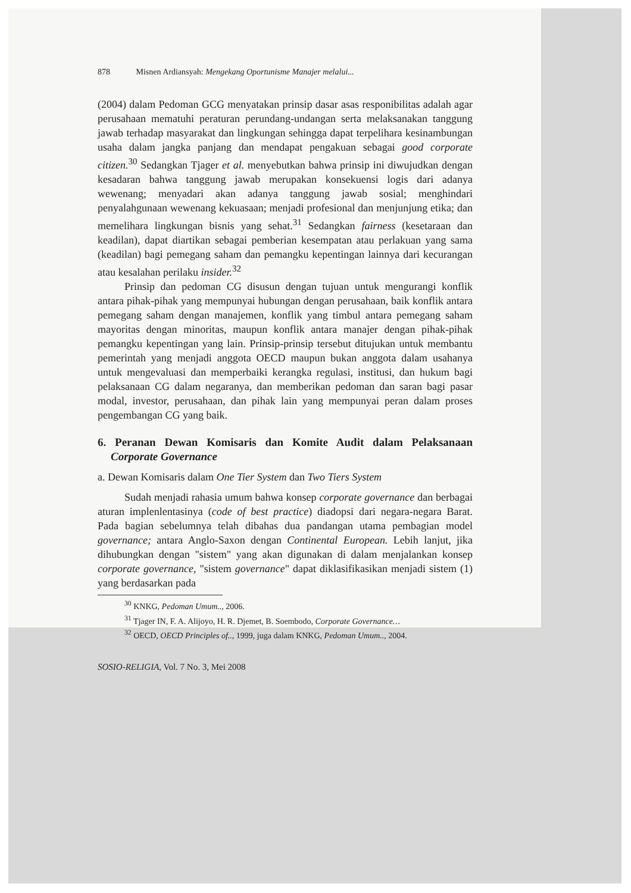878 Misnen Ardiansyah: Mengekang Oportunisme Manajer melalui...
(2004) dalam Pedoman GCG menyatakan prinsip dasar asas responibilitas adalah agar perusahaan mematuhi peraturan perundang-undangan serta melaksanakan tanggung jawab terhadap masyarakat dan lingkungan sehingga dapat terpelihara kesinambungan usaha dalam jangka panjang dan mendapat pengakuan sebagai good corporate citizen.<sup>30</sup> Sedangkan Tjager et al. menyebutkan bahwa prinsip ini diwujudkan dengan kesadaran bahwa tanggung jawab merupakan konsekuensi logis dari adanya wewenang; menyadari akan adanya tanggung jawab sosial; menghindari penyalahgunaan wewenang kekuasaan; menjadi profesional dan menjunjung etika; dan memelihara lingkungan bisnis yang sehat.<sup>31</sup> Sedangkan fairness (kesetaraan dan keadilan), dapat diartikan sebagai pemberian kesempatan atau perlakuan yang sama (keadilan) bagi pemegang saham dan pemangku kepentingan lainnya dari kecurangan atau kesalahan perilaku insider.<sup>32</sup>
Prinsip dan pedoman CG disusun dengan tujuan untuk mengurangi konflik antara pihak-pihak yang mempunyai hubungan dengan perusahaan, baik konflik antara pemegang saham dengan manajemen, konflik yang timbul antara pemegang saham mayoritas dengan minoritas, maupun konflik antara manajer dengan pihak-pihak pemangku kepentingan yang lain. Prinsip-prinsip tersebut ditujukan untuk membantu pemerintah yang menjadi anggota OECD maupun bukan anggota dalam usahanya untuk mengevaluasi dan memperbaiki kerangka regulasi, institusi, dan hukum bagi pelaksanaan CG dalam negaranya, dan memberikan pedoman dan saran bagi pasar modal, investor, perusahaan, dan pihak lain yang mempunyai peran dalam proses pengembangan CG yang baik.
6. Peranan Dewan Komisaris dan Komite Audit dalam Pelaksanaan Corporate Governance
a. Dewan Komisaris dalam One Tier System dan Two Tiers System
Sudah menjadi rahasia umum bahwa konsep corporate governance dan berbagai aturan implenlentasinya (code of best practice) diadopsi dari negara-negara Barat. Pada bagian sebelumnya telah dibahas dua pandangan utama pembagian model governance; antara Anglo-Saxon dengan Continental European. Lebih lanjut, jika dihubungkan dengan "sistem" yang akan digunakan di dalam menjalankan konsep corporate governance, "sistem governance" dapat diklasifikasikan menjadi sistem (1) yang berdasarkan pada
<sup>30</sup> KNKG, Pedoman Umum.., 2006.
<sup>31</sup> Tjager IN, F. A. Alijoyo, H. R. Djemet, B. Soembodo, Corporate Governance…
<sup>32</sup> OECD, OECD Principles of.., 1999, juga dalam KNKG, Pedoman Umum.., 2004.
SOSIO-RELIGIA, Vol. 7 No. 3, Mei 2008